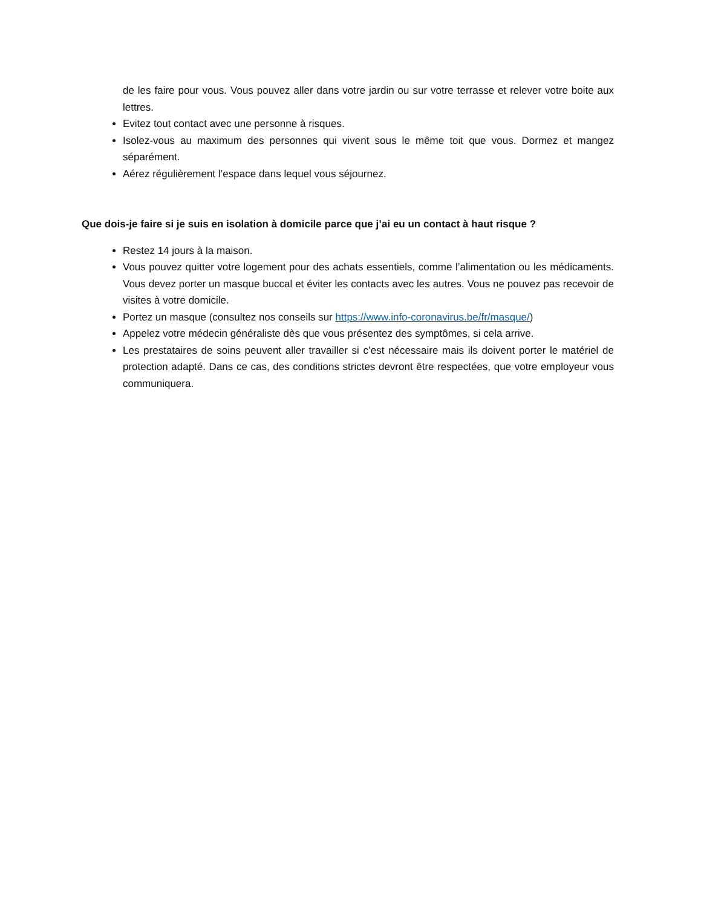de les faire pour vous. Vous pouvez aller dans votre jardin ou sur votre terrasse et relever votre boite aux lettres.
Evitez tout contact avec une personne à risques.
Isolez-vous au maximum des personnes qui vivent sous le même toit que vous. Dormez et mangez séparément.
Aérez régulièrement l’espace dans lequel vous séjournez.
Que dois-je faire si je suis en isolation à domicile parce que j’ai eu un contact à haut risque ?
Restez 14 jours à la maison.
Vous pouvez quitter votre logement pour des achats essentiels, comme l’alimentation ou les médicaments. Vous devez porter un masque buccal et éviter les contacts avec les autres. Vous ne pouvez pas recevoir de visites à votre domicile.
Portez un masque (consultez nos conseils sur https://www.info-coronavirus.be/fr/masque/)
Appelez votre médecin généraliste dès que vous présentez des symptômes, si cela arrive.
Les prestataires de soins peuvent aller travailler si c’est nécessaire mais ils doivent porter le matériel de protection adapté. Dans ce cas, des conditions strictes devront être respectées, que votre employeur vous communiquera.